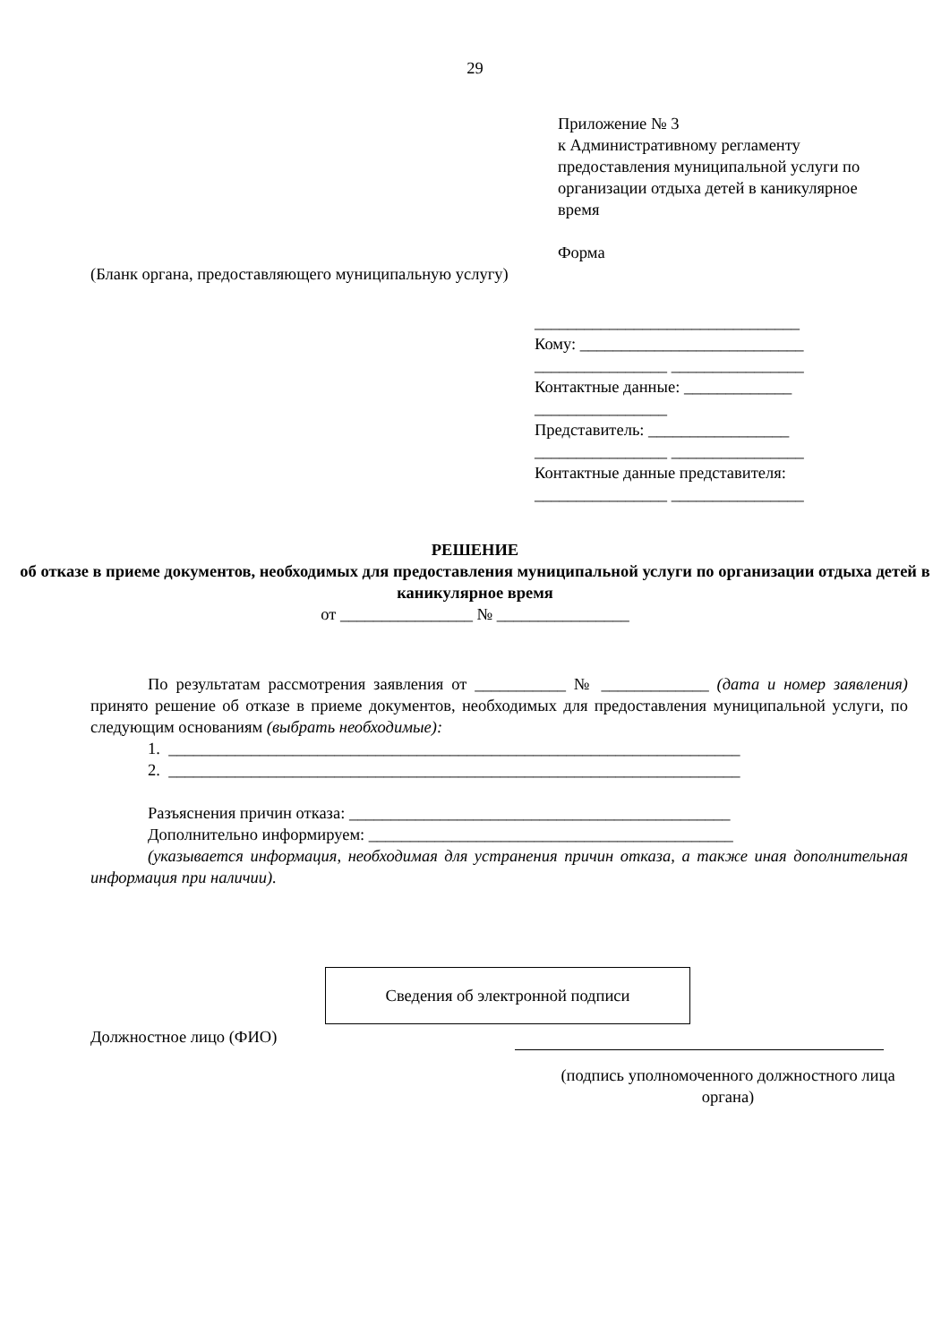29
Приложение № 3
к Административному регламенту предоставления муниципальной услуги по организации отдыха детей в каникулярное время
Форма
(Бланк органа, предоставляющего муниципальную услугу)
________________________________
Кому: ___________________________
________________ ________________
Контактные данные: _____________
________________
Представитель: _________________
________________ ________________
Контактные данные представителя:
________________ ________________
РЕШЕНИЕ
об отказе в приеме документов, необходимых для предоставления муниципальной услуги по организации отдыха детей в каникулярное время
от ________________ № ________________
По результатам рассмотрения заявления от ___________ № _____________ (дата и номер заявления) принято решение об отказе в приеме документов, необходимых для предоставления муниципальной услуги, по следующим основаниям (выбрать необходимые):
1. _____________________________________________________________________
2. _____________________________________________________________________
Разъяснения причин отказа: ______________________________________________
Дополнительно информируем: ____________________________________________
(указывается информация, необходимая для устранения причин отказа, а также иная дополнительная информация при наличии).
Сведения об электронной подписи
Должностное лицо (ФИО)
(подпись уполномоченного должностного лица органа)